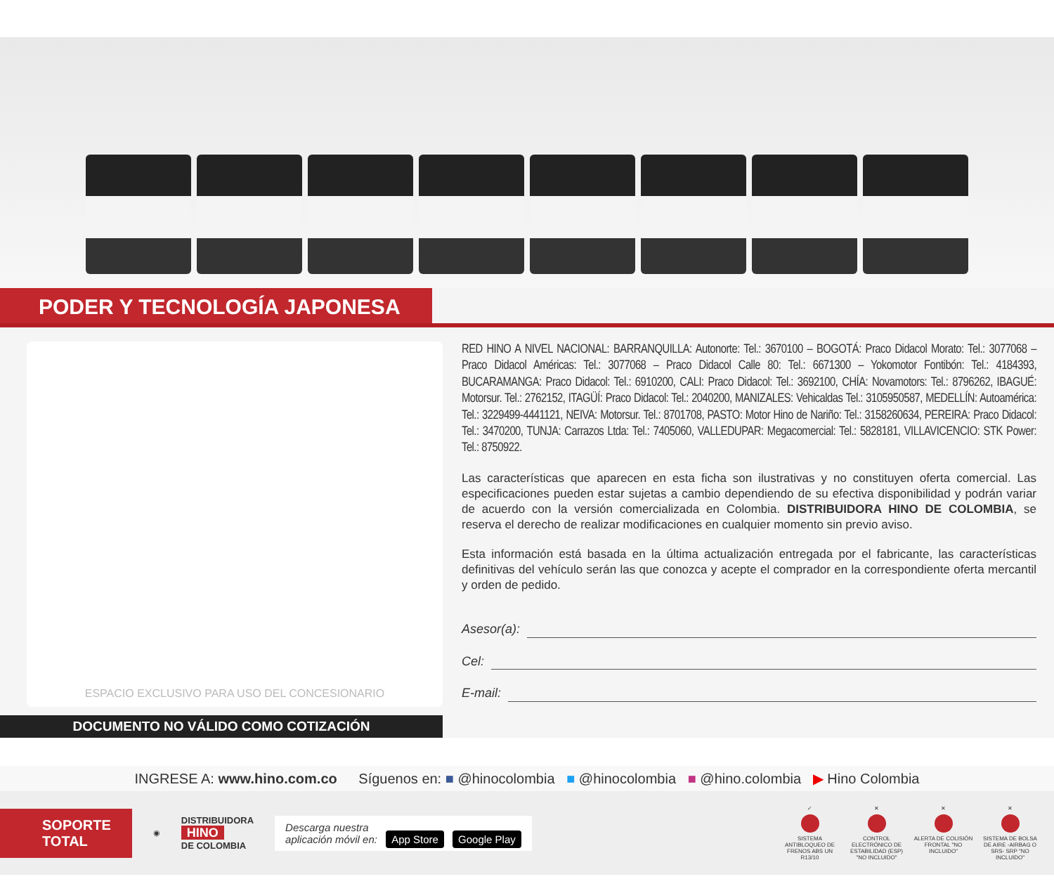PODER Y TECNOLOGÍA JAPONESA
ESPACIO EXCLUSIVO PARA USO DEL CONCESIONARIO
DOCUMENTO NO VÁLIDO COMO COTIZACIÓN
RED HINO A NIVEL NACIONAL: BARRANQUILLA: Autonorte: Tel.: 3670100 – BOGOTÁ: Praco Didacol Morato: Tel.: 3077068 – Praco Didacol Américas: Tel.: 3077068 – Praco Didacol Calle 80: Tel.: 6671300 – Yokomotor Fontibón: Tel.: 4184393, BUCARAMANGA: Praco Didacol: Tel.: 6910200, CALI: Praco Didacol: Tel.: 3692100, CHÍA: Novamotors: Tel.: 8796262, IBAGUÉ: Motorsur. Tel.: 2762152, ITAGÜÍ: Praco Didacol: Tel.: 2040200, MANIZALES: Vehicaldas Tel.: 3105950587, MEDELLÍN: Autoamérica: Tel.: 3229499-4441121, NEIVA: Motorsur. Tel.: 8701708, PASTO: Motor Hino de Nariño: Tel.: 3158260634, PEREIRA: Praco Didacol: Tel.: 3470200, TUNJA: Carrazos Ltda: Tel.: 7405060, VALLEDUPAR: Megacomercial: Tel.: 5828181, VILLAVICENCIO: STK Power: Tel.: 8750922.
Las características que aparecen en esta ficha son ilustrativas y no constituyen oferta comercial. Las especificaciones pueden estar sujetas a cambio dependiendo de su efectiva disponibilidad y podrán variar de acuerdo con la versión comercializada en Colombia. DISTRIBUIDORA HINO DE COLOMBIA, se reserva el derecho de realizar modificaciones en cualquier momento sin previo aviso.
Esta información está basada en la última actualización entregada por el fabricante, las características definitivas del vehículo serán las que conozca y acepte el comprador en la correspondiente oferta mercantil y orden de pedido.
Asesor(a):
Cel:
E-mail:
INGRESE A: www.hino.com.co Síguenos en: ■ @hinocolombia ■ @hinocolombia ■ @hino.colombia ▶ Hino Colombia
SOPORTE
TOTAL
◉
DISTRIBUIDORA
HINO
DE COLOMBIA
Descarga nuestra
aplicación móvil en: App Store Google Play
✓ SISTEMA ANTIBLOQUEO DE FRENOS ABS UN R13/10
✕ CONTROL ELECTRÓNICO DE ESTABILIDAD (ESP) "NO INCLUIDO"
✕ ALERTA DE COLISIÓN FRONTAL "NO INCLUIDO"
✕ SISTEMA DE BOLSA DE AIRE -AIRBAG O SRS- SRP "NO INCLUIDO"